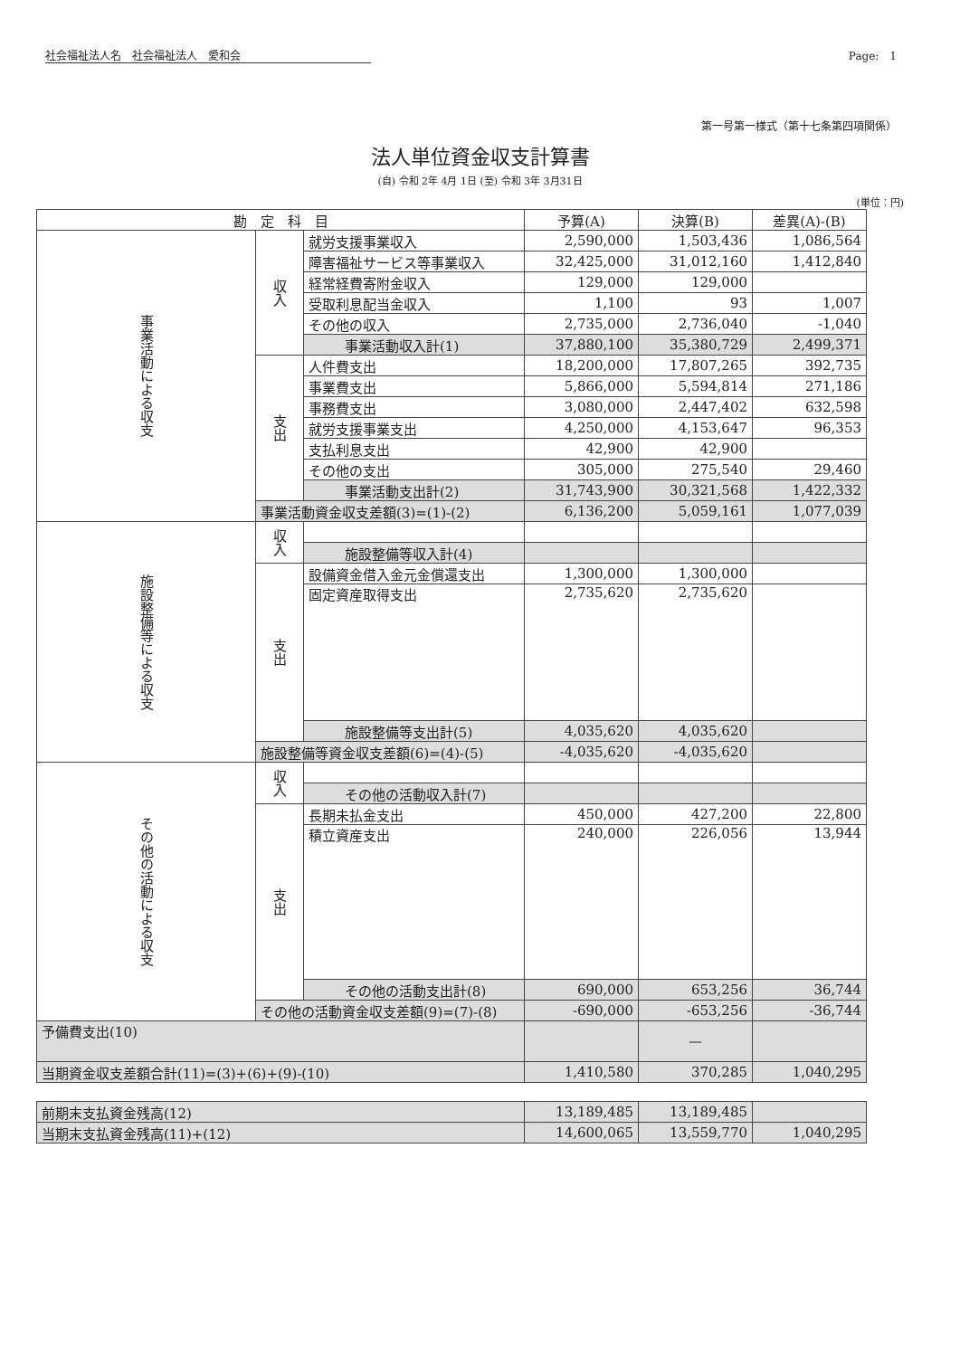社会福祉法人名　社会福祉法人　愛和会 Page:　1
第一号第一様式（第十七条第四項関係）
法人単位資金収支計算書
(自) 令和 2年 4月 1日 (至) 令和 3年 3月31日
(単位：円)
| 勘 定 科 目 | | | 予算(A) | 決算(B) | 差異(A)-(B) |
| --- | --- | --- | --- | --- | --- |
| 事業活動による収支 | 収入 | 就労支援事業収入 | 2,590,000 | 1,503,436 | 1,086,564 |
| | | 障害福祉サービス等事業収入 | 32,425,000 | 31,012,160 | 1,412,840 |
| | | 経常経費寄附金収入 | 129,000 | 129,000 | |
| | | 受取利息配当金収入 | 1,100 | 93 | 1,007 |
| | | その他の収入 | 2,735,000 | 2,736,040 | -1,040 |
| | | 事業活動収入計(1) | 37,880,100 | 35,380,729 | 2,499,371 |
| | 支出 | 人件費支出 | 18,200,000 | 17,807,265 | 392,735 |
| | | 事業費支出 | 5,866,000 | 5,594,814 | 271,186 |
| | | 事務費支出 | 3,080,000 | 2,447,402 | 632,598 |
| | | 就労支援事業支出 | 4,250,000 | 4,153,647 | 96,353 |
| | | 支払利息支出 | 42,900 | 42,900 | |
| | | その他の支出 | 305,000 | 275,540 | 29,460 |
| | | 事業活動支出計(2) | 31,743,900 | 30,321,568 | 1,422,332 |
| | 事業活動資金収支差額(3)=(1)-(2) | | 6,136,200 | 5,059,161 | 1,077,039 |
| 施設整備等による収支 | 収入 | | | | |
| | | 施設整備等収入計(4) | | | |
| | 支出 | 設備資金借入金元金償還支出 | 1,300,000 | 1,300,000 | |
| | | 固定資産取得支出 | 2,735,620 | 2,735,620 | |
| | | 施設整備等支出計(5) | 4,035,620 | 4,035,620 | |
| | 施設整備等資金収支差額(6)=(4)-(5) | | -4,035,620 | -4,035,620 | |
| その他の活動による収支 | 収入 | | | | |
| | | その他の活動収入計(7) | | | |
| | 支出 | 長期未払金支出 | 450,000 | 427,200 | 22,800 |
| | | 積立資産支出 | 240,000 | 226,056 | 13,944 |
| | | その他の活動支出計(8) | 690,000 | 653,256 | 36,744 |
| | その他の活動資金収支差額(9)=(7)-(8) | | -690,000 | -653,256 | -36,744 |
| 予備費支出(10) | | | | — | |
| 当期資金収支差額合計(11)=(3)+(6)+(9)-(10) | | | 1,410,580 | 370,285 | 1,040,295 |
| 前期末支払資金残高(12) | 13,189,485 | 13,189,485 | |
| 当期末支払資金残高(11)+(12) | 14,600,065 | 13,559,770 | 1,040,295 |